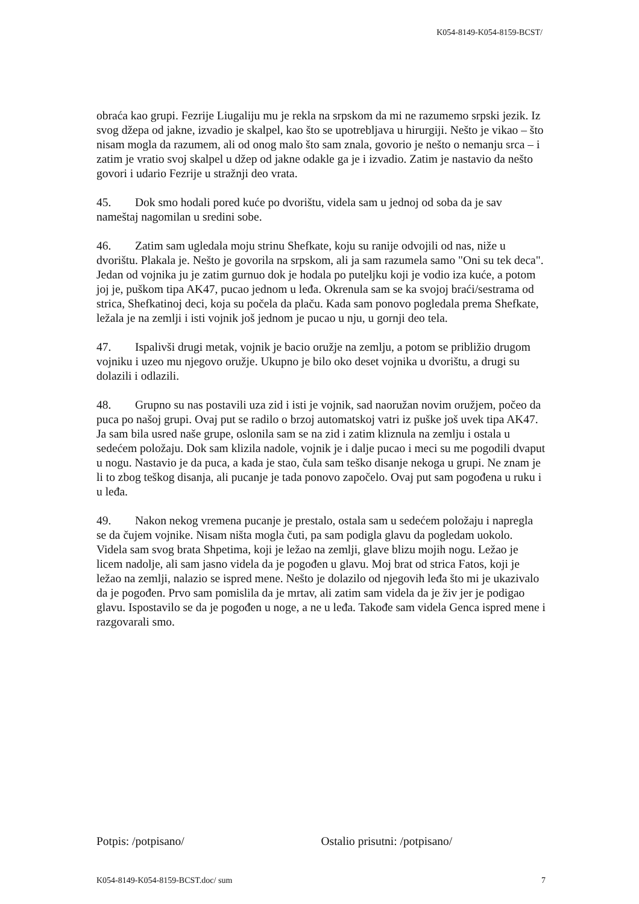K054-8149-K054-8159-BCST/
obraća kao grupi. Fezrije Liugaliju mu je rekla na srpskom da mi ne razumemo srpski jezik. Iz svog džepa od jakne, izvadio je skalpel, kao što se upotrebljava u hirurgiji. Nešto je vikao – što nisam mogla da razumem, ali od onog malo što sam znala, govorio je nešto o nemanju srca – i zatim je vratio svoj skalpel u džep od jakne odakle ga je i izvadio. Zatim je nastavio da nešto govori i udario Fezrije u stražnji deo vrata.
45. Dok smo hodali pored kuće po dvorištu, videla sam u jednoj od soba da je sav nameštaj nagomilan u sredini sobe.
46. Zatim sam ugledala moju strinu Shefkate, koju su ranije odvojili od nas, niže u dvorištu. Plakala je. Nešto je govorila na srpskom, ali ja sam razumela samo "Oni su tek deca". Jedan od vojnika ju je zatim gurnuo dok je hodala po puteljku koji je vodio iza kuće, a potom joj je, puškom tipa AK47, pucao jednom u leđa. Okrenula sam se ka svojoj braći/sestrama od strica, Shefkatinoj deci, koja su počela da plaču. Kada sam ponovo pogledala prema Shefkate, ležala je na zemlji i isti vojnik još jednom je pucao u nju, u gornji deo tela.
47. Ispalivši drugi metak, vojnik je bacio oružje na zemlju, a potom se približio drugom vojniku i uzeo mu njegovo oružje. Ukupno je bilo oko deset vojnika u dvorištu, a drugi su dolazili i odlazili.
48. Grupno su nas postavili uza zid i isti je vojnik, sad naoružan novim oružjem, počeo da puca po našoj grupi. Ovaj put se radilo o brzoj automatskoj vatri iz puške još uvek tipa AK47. Ja sam bila usred naše grupe, oslonila sam se na zid i zatim kliznula na zemlju i ostala u sedećem položaju. Dok sam klizila nadole, vojnik je i dalje pucao i meci su me pogodili dvaput u nogu. Nastavio je da puca, a kada je stao, čula sam teško disanje nekoga u grupi. Ne znam je li to zbog teškog disanja, ali pucanje je tada ponovo započelo. Ovaj put sam pogođena u ruku i u leđa.
49. Nakon nekog vremena pucanje je prestalo, ostala sam u sedećem položaju i napregla se da čujem vojnike. Nisam ništa mogla čuti, pa sam podigla glavu da pogledam uokolo. Videla sam svog brata Shpetima, koji je ležao na zemlji, glave blizu mojih nogu. Ležao je licem nadolje, ali sam jasno videla da je pogođen u glavu. Moj brat od strica Fatos, koji je ležao na zemlji, nalazio se ispred mene. Nešto je dolazilo od njegovih leđa što mi je ukazivalo da je pogođen. Prvo sam pomislila da je mrtav, ali zatim sam videla da je živ jer je podigao glavu. Ispostavilo se da je pogođen u noge, a ne u leđa. Takođe sam videla Genca ispred mene i razgovarali smo.
Potpis: /potpisano/ Ostalio prisutni: /potpisano/
K054-8149-K054-8159-BCST.doc/ sum 7